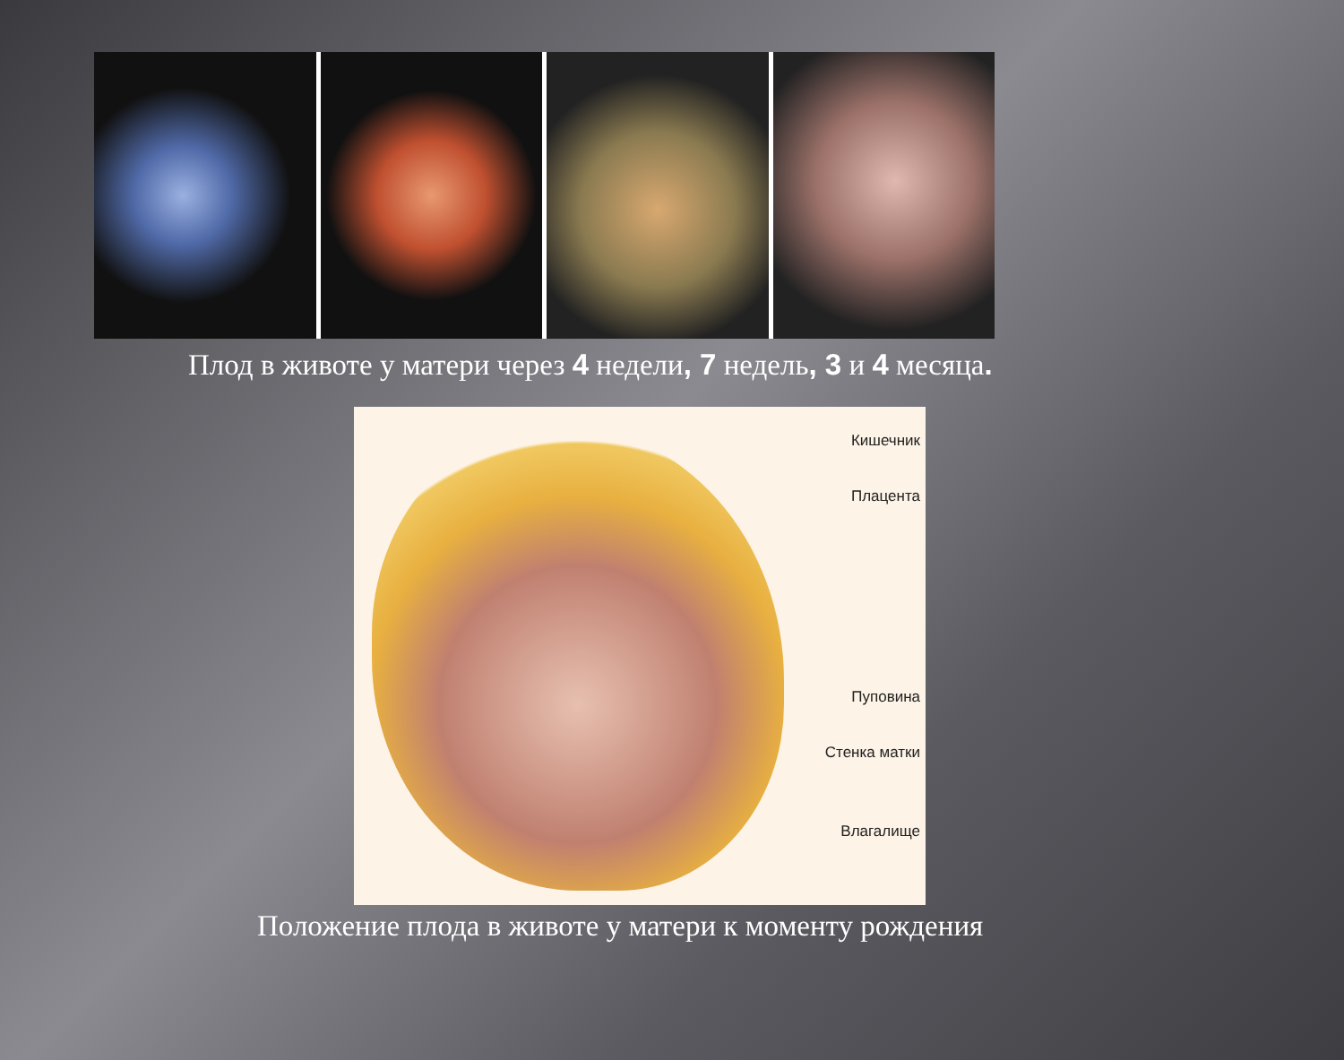Плод в животе у матери через 4 недели, 7 недель, 3 и 4 месяца.
Кишечник
Плацента
Пуповина
Стенка матки
Влагалище
Положение плода в животе у матери к моменту рождения